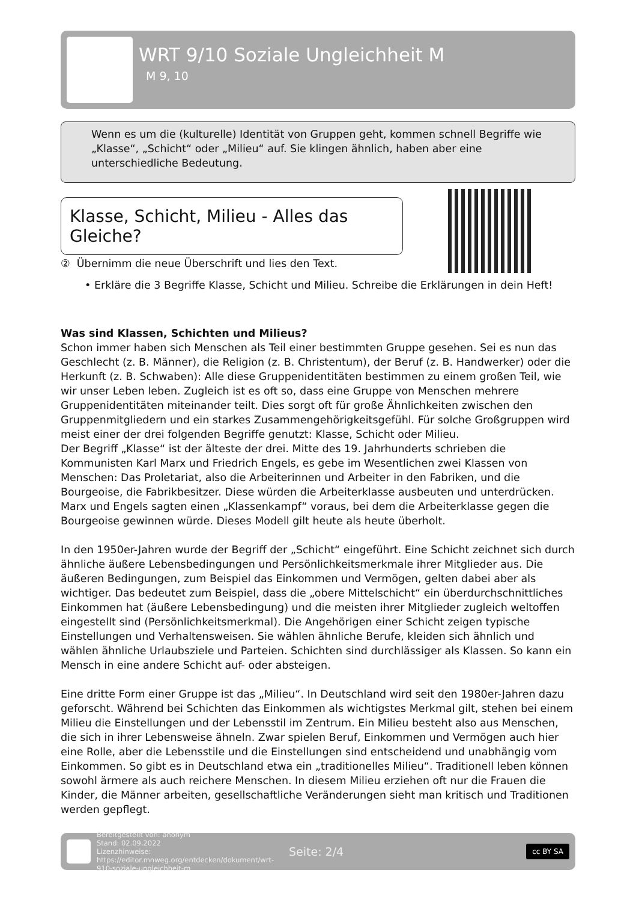WRT 9/10 Soziale Ungleichheit M
M 9, 10
Wenn es um die (kulturelle) Identität von Gruppen geht, kommen schnell Begriffe wie „Klasse“, „Schicht“ oder „Milieu“ auf. Sie klingen ähnlich, haben aber eine unterschiedliche Bedeutung.
Klasse, Schicht, Milieu - Alles das Gleiche?
② Übernimm die neue Überschrift und lies den Text.
• Erkläre die 3 Begriffe Klasse, Schicht und Milieu. Schreibe die Erklärungen in dein Heft!
Was sind Klassen, Schichten und Milieus?
Schon immer haben sich Menschen als Teil einer bestimmten Gruppe gesehen. Sei es nun das Geschlecht (z. B. Männer), die Religion (z. B. Christentum), der Beruf (z. B. Handwerker) oder die Herkunft (z. B. Schwaben): Alle diese Gruppenidentitäten bestimmen zu einem großen Teil, wie wir unser Leben leben. Zugleich ist es oft so, dass eine Gruppe von Menschen mehrere Gruppenidentitäten miteinander teilt. Dies sorgt oft für große Ähnlichkeiten zwischen den Gruppenmitgliedern und ein starkes Zusammengehörigkeitsgefühl. Für solche Großgruppen wird meist einer der drei folgenden Begriffe genutzt: Klasse, Schicht oder Milieu.
Der Begriff „Klasse“ ist der älteste der drei. Mitte des 19. Jahrhunderts schrieben die Kommunisten Karl Marx und Friedrich Engels, es gebe im Wesentlichen zwei Klassen von Menschen: Das Proletariat, also die Arbeiterinnen und Arbeiter in den Fabriken, und die Bourgeoise, die Fabrikbesitzer. Diese würden die Arbeiterklasse ausbeuten und unterdrücken. Marx und Engels sagten einen „Klassenkampf“ voraus, bei dem die Arbeiterklasse gegen die Bourgeoise gewinnen würde. Dieses Modell gilt heute als heute überholt.
In den 1950er-Jahren wurde der Begriff der „Schicht“ eingeführt. Eine Schicht zeichnet sich durch ähnliche äußere Lebensbedingungen und Persönlichkeitsmerkmale ihrer Mitglieder aus. Die äußeren Bedingungen, zum Beispiel das Einkommen und Vermögen, gelten dabei aber als wichtiger. Das bedeutet zum Beispiel, dass die „obere Mittelschicht“ ein überdurchschnittliches Einkommen hat (äußere Lebensbedingung) und die meisten ihrer Mitglieder zugleich weltoffen eingestellt sind (Persönlichkeitsmerkmal). Die Angehörigen einer Schicht zeigen typische Einstellungen und Verhaltensweisen. Sie wählen ähnliche Berufe, kleiden sich ähnlich und wählen ähnliche Urlaubsziele und Parteien. Schichten sind durchlässiger als Klassen. So kann ein Mensch in eine andere Schicht auf- oder absteigen.
Eine dritte Form einer Gruppe ist das „Milieu“. In Deutschland wird seit den 1980er-Jahren dazu geforscht. Während bei Schichten das Einkommen als wichtigstes Merkmal gilt, stehen bei einem Milieu die Einstellungen und der Lebensstil im Zentrum. Ein Milieu besteht also aus Menschen, die sich in ihrer Lebensweise ähneln. Zwar spielen Beruf, Einkommen und Vermögen auch hier eine Rolle, aber die Lebensstile und die Einstellungen sind entscheidend und unabhängig vom Einkommen. So gibt es in Deutschland etwa ein „traditionelles Milieu“. Traditionell leben können sowohl ärmere als auch reichere Menschen. In diesem Milieu erziehen oft nur die Frauen die Kinder, die Männer arbeiten, gesellschaftliche Veränderungen sieht man kritisch und Traditionen werden gepflegt.
Bereitgestellt von: anonym
Stand: 02.09.2022
Lizenzhinweise: https://editor.mnweg.org/entdecken/dokument/wrt-910-soziale-ungleichheit-m
Seite: 2/4
cc BY SA